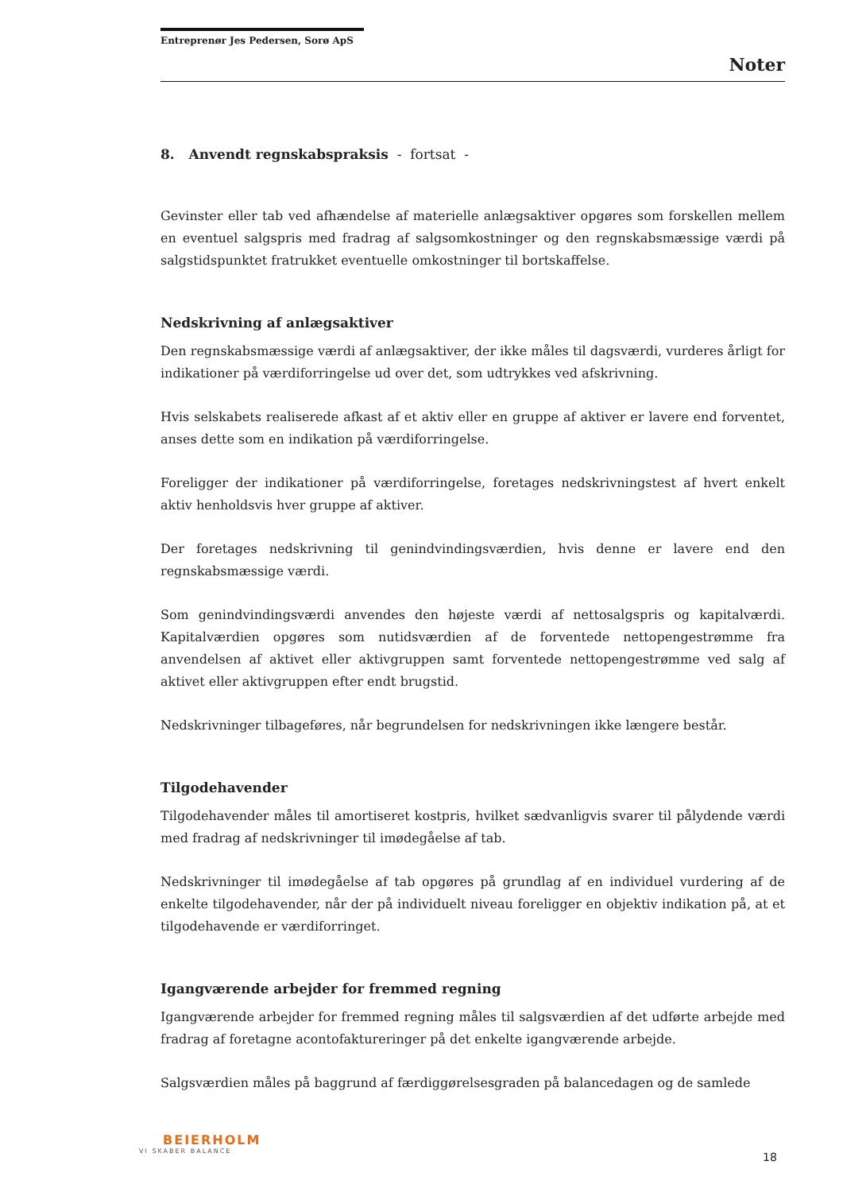Entreprenør Jes Pedersen, Sorø ApS
Noter
8. Anvendt regnskabspraksis - fortsat -
Gevinster eller tab ved afhændelse af materielle anlægsaktiver opgøres som forskellen mellem en eventuel salgspris med fradrag af salgsomkostninger og den regnskabsmæssige værdi på salgstidspunktet fratrukket eventuelle omkostninger til bortskaffelse.
Nedskrivning af anlægsaktiver
Den regnskabsmæssige værdi af anlægsaktiver, der ikke måles til dagsværdi, vurderes årligt for indikationer på værdiforringelse ud over det, som udtrykkes ved afskrivning.
Hvis selskabets realiserede afkast af et aktiv eller en gruppe af aktiver er lavere end forventet, anses dette som en indikation på værdiforringelse.
Foreligger der indikationer på værdiforringelse, foretages nedskrivningstest af hvert enkelt aktiv henholdsvis hver gruppe af aktiver.
Der foretages nedskrivning til genindvindingsværdien, hvis denne er lavere end den regnskabsmæssige værdi.
Som genindvindingsværdi anvendes den højeste værdi af nettosalgspris og kapitalværdi. Kapitalværdien opgøres som nutidsværdien af de forventede nettopengestrømme fra anvendelsen af aktivet eller aktivgruppen samt forventede nettopengestrømme ved salg af aktivet eller aktivgruppen efter endt brugstid.
Nedskrivninger tilbageføres, når begrundelsen for nedskrivningen ikke længere består.
Tilgodehavender
Tilgodehavender måles til amortiseret kostpris, hvilket sædvanligvis svarer til pålydende værdi med fradrag af nedskrivninger til imødegåelse af tab.
Nedskrivninger til imødegåelse af tab opgøres på grundlag af en individuel vurdering af de enkelte tilgodehavender, når der på individuelt niveau foreligger en objektiv indikation på, at et tilgodehavende er værdiforringet.
Igangværende arbejder for fremmed regning
Igangværende arbejder for fremmed regning måles til salgsværdien af det udførte arbejde med fradrag af foretagne acontofaktureringer på det enkelte igangværende arbejde.
Salgsværdien måles på baggrund af færdiggørelsesgraden på balancedagen og de samlede
BEIERHOLM
VI SKABER BALANCE
18